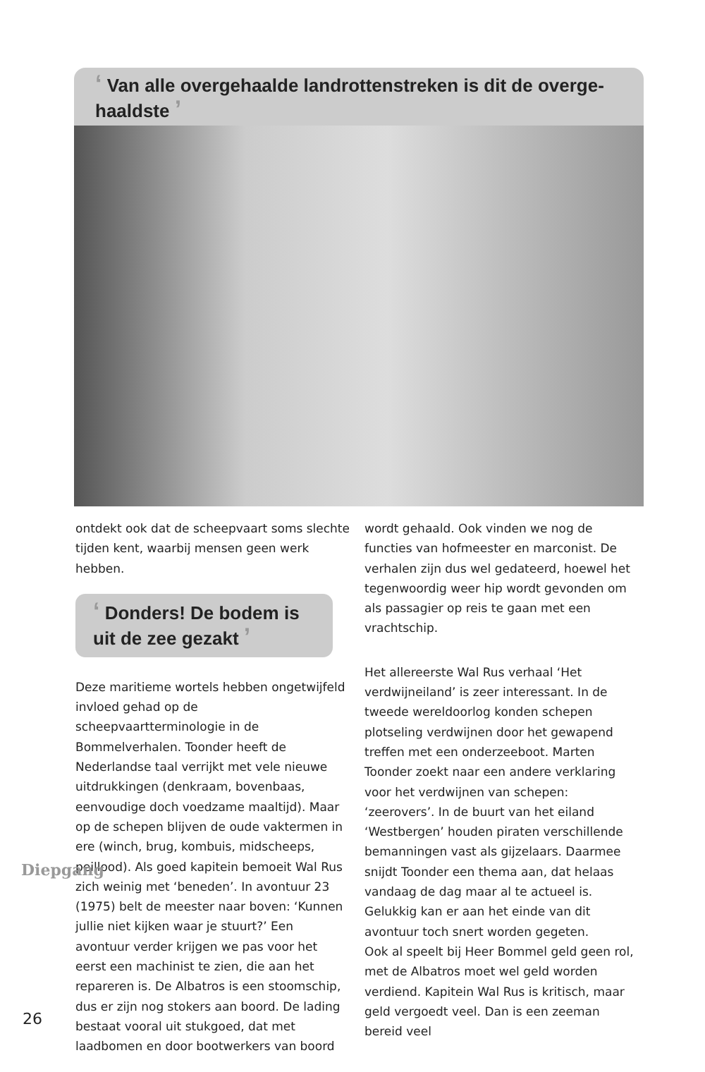‘ Van alle overgehaalde landrottenstreken is dit de overge-haaldste ’
ontdekt ook dat de scheepvaart soms slechte tijden kent, waarbij mensen geen werk hebben.
‘ Donders! De bodem is uit de zee gezakt ’
Deze maritieme wortels hebben ongetwijfeld invloed gehad op de scheepvaartterminologie in de Bommelverhalen. Toonder heeft de Nederlandse taal verrijkt met vele nieuwe uitdrukkingen (denkraam, bovenbaas, eenvoudige doch voedzame maaltijd). Maar op de schepen blijven de oude vaktermen in ere (winch, brug, kombuis, midscheeps, peillood). Als goed kapitein bemoeit Wal Rus zich weinig met ‘beneden’. In avontuur 23 (1975) belt de meester naar boven: ‘Kunnen jullie niet kijken waar je stuurt?’ Een avontuur verder krijgen we pas voor het eerst een machinist te zien, die aan het repareren is. De Albatros is een stoomschip, dus er zijn nog stokers aan boord. De lading bestaat vooral uit stukgoed, dat met laadbomen en door bootwerkers van boord
wordt gehaald. Ook vinden we nog de functies van hofmeester en marconist. De verhalen zijn dus wel gedateerd, hoewel het tegenwoordig weer hip wordt gevonden om als passagier op reis te gaan met een vrachtschip.
Het allereerste Wal Rus verhaal ‘Het verdwijneiland’ is zeer interessant. In de tweede wereldoorlog konden schepen plotseling verdwijnen door het gewapend treffen met een onderzeeboot. Marten Toonder zoekt naar een andere verklaring voor het verdwijnen van schepen: ‘zeerovers’. In de buurt van het eiland ‘Westbergen’ houden piraten verschillende bemanningen vast als gijzelaars. Daarmee snijdt Toonder een thema aan, dat helaas vandaag de dag maar al te actueel is. Gelukkig kan er aan het einde van dit avontuur toch snert worden gegeten.
Ook al speelt bij Heer Bommel geld geen rol, met de Albatros moet wel geld worden verdiend. Kapitein Wal Rus is kritisch, maar geld vergoedt veel. Dan is een zeeman bereid veel
Diepgang
26